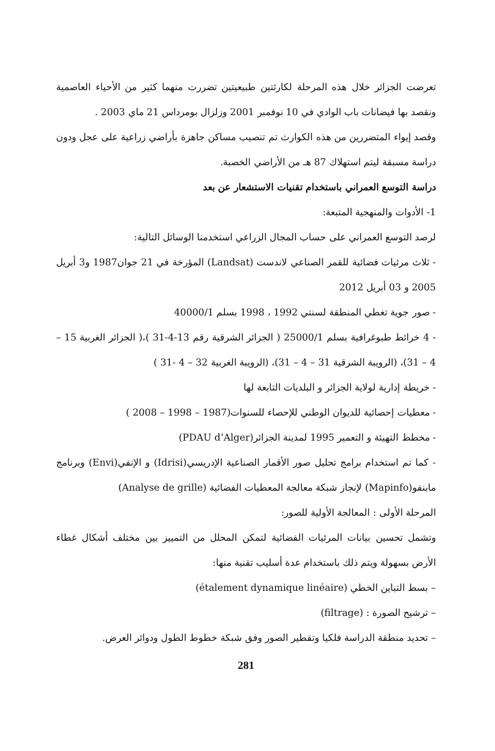تعرضت الجزائر خلال هذه المرحلة لكارثتين طبيعيتين تضررت منهما كثير من الأحياء العاصمية ونقصد بها فيضانات باب الوادي في 10 نوفمبر 2001 وزلزال بومرداس 21 ماي 2003 .
وقصد إيواء المتضررين من هذه الكوارث تم تنصيب مساكن جاهزة بأراضي زراعية على عجل ودون دراسة مسبقة ليتم استهلاك 87 هـ من الأراضي الخصبة.
دراسة التوسع العمراني باستخدام تقنيات الاستشعار عن بعد
1- الأدوات والمنهجية المتبعة:
لرصد التوسع العمراني على حساب المجال الزراعي استخدمنا الوسائل التالية:
- ثلاث مرئيات فضائية للقمر الصناعي لاندست (Landsat) المؤرخة في 21 جوان1987 و3 أبريل 2005 و 03 أبريل 2012
- صور جوية تغطي المنطقة لسنتي 1992 ، 1998 بسلم 40000/1
- 4 خرائط طبوغرافية بسلم 25000/1 ( الجزائر الشرقية رقم 13-4-31 )،( الجزائر الغربية 15 – 4 – 31)، (الرويبة الشرقية 31 – 4 – 31)، (الرويبة الغربية 32 – 4 -31 )
- خريطة إدارية لولاية الجزائر و البلديات التابعة لها
- معطيات إحصائية للديوان الوطني للإحصاء للسنوات(1987 – 1998 – 2008 )
- مخطط التهيئة و التعمير 1995 لمدينة الجزائر(PDAU d’Alger)
- كما تم استخدام برامج تحليل صور الأقمار الصناعية الإدريسي(Idrisi) و الإنفي(Envi) وبرنامج مابنفو(Mapinfo) لإنجاز شبكة معالجة المعطيات الفضائية (Analyse de grille)
المرحلة الأولى : المعالجة الأولية للصور:
وتشمل تحسين بيانات المرئيات الفضائية لتمكن المحلل من التمييز بين مختلف أشكال غطاء الأرض بسهولة ويتم ذلك باستخدام عدة أسليب تقنية منها:
– بسط التباين الخطي (étalement dynamique linéaire)
– ترشيح الصورة : (filtrage)
– تحديد منطقة الدراسة فلكيا وتقطير الصور وفق شبكة خطوط الطول ودوائر العرض.
281